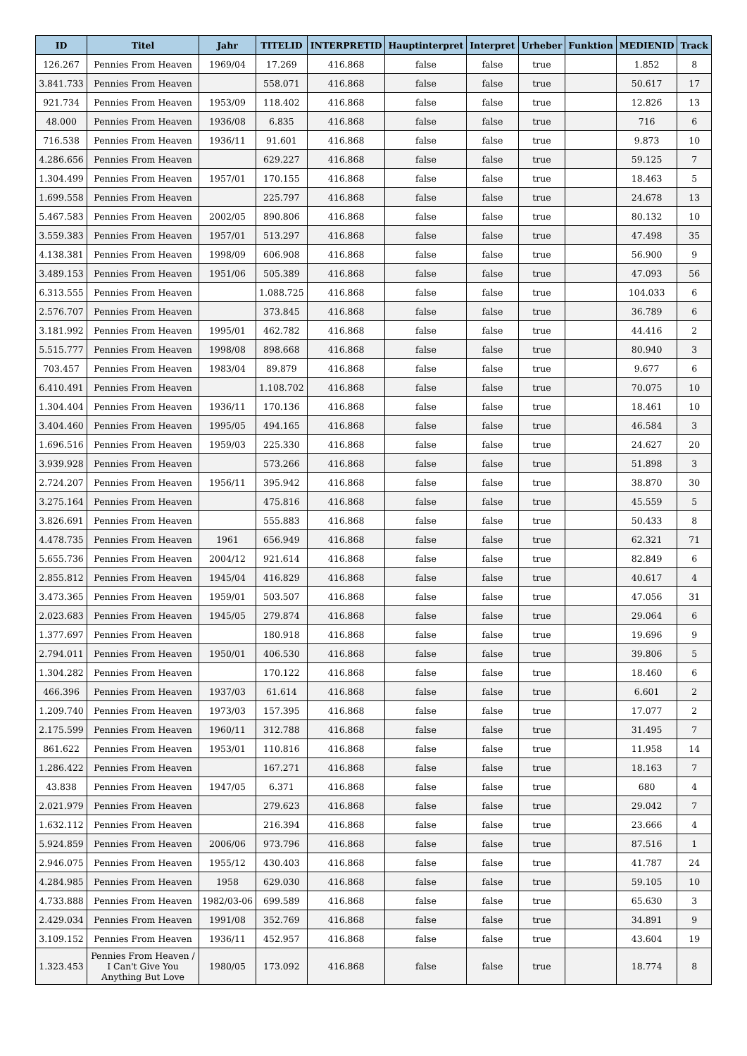| ID | Titel | Jahr | TITELID | INTERPRETID | Hauptinterpret | Interpret | Urheber | Funktion | MEDIENID | Track |
| --- | --- | --- | --- | --- | --- | --- | --- | --- | --- | --- |
| 126.267 | Pennies From Heaven | 1969/04 | 17.269 | 416.868 | false | false | true | | 1.852 | 8 |
| 3.841.733 | Pennies From Heaven | | 558.071 | 416.868 | false | false | true | | 50.617 | 17 |
| 921.734 | Pennies From Heaven | 1953/09 | 118.402 | 416.868 | false | false | true | | 12.826 | 13 |
| 48.000 | Pennies From Heaven | 1936/08 | 6.835 | 416.868 | false | false | true | | 716 | 6 |
| 716.538 | Pennies From Heaven | 1936/11 | 91.601 | 416.868 | false | false | true | | 9.873 | 10 |
| 4.286.656 | Pennies From Heaven | | 629.227 | 416.868 | false | false | true | | 59.125 | 7 |
| 1.304.499 | Pennies From Heaven | 1957/01 | 170.155 | 416.868 | false | false | true | | 18.463 | 5 |
| 1.699.558 | Pennies From Heaven | | 225.797 | 416.868 | false | false | true | | 24.678 | 13 |
| 5.467.583 | Pennies From Heaven | 2002/05 | 890.806 | 416.868 | false | false | true | | 80.132 | 10 |
| 3.559.383 | Pennies From Heaven | 1957/01 | 513.297 | 416.868 | false | false | true | | 47.498 | 35 |
| 4.138.381 | Pennies From Heaven | 1998/09 | 606.908 | 416.868 | false | false | true | | 56.900 | 9 |
| 3.489.153 | Pennies From Heaven | 1951/06 | 505.389 | 416.868 | false | false | true | | 47.093 | 56 |
| 6.313.555 | Pennies From Heaven | | 1.088.725 | 416.868 | false | false | true | | 104.033 | 6 |
| 2.576.707 | Pennies From Heaven | | 373.845 | 416.868 | false | false | true | | 36.789 | 6 |
| 3.181.992 | Pennies From Heaven | 1995/01 | 462.782 | 416.868 | false | false | true | | 44.416 | 2 |
| 5.515.777 | Pennies From Heaven | 1998/08 | 898.668 | 416.868 | false | false | true | | 80.940 | 3 |
| 703.457 | Pennies From Heaven | 1983/04 | 89.879 | 416.868 | false | false | true | | 9.677 | 6 |
| 6.410.491 | Pennies From Heaven | | 1.108.702 | 416.868 | false | false | true | | 70.075 | 10 |
| 1.304.404 | Pennies From Heaven | 1936/11 | 170.136 | 416.868 | false | false | true | | 18.461 | 10 |
| 3.404.460 | Pennies From Heaven | 1995/05 | 494.165 | 416.868 | false | false | true | | 46.584 | 3 |
| 1.696.516 | Pennies From Heaven | 1959/03 | 225.330 | 416.868 | false | false | true | | 24.627 | 20 |
| 3.939.928 | Pennies From Heaven | | 573.266 | 416.868 | false | false | true | | 51.898 | 3 |
| 2.724.207 | Pennies From Heaven | 1956/11 | 395.942 | 416.868 | false | false | true | | 38.870 | 30 |
| 3.275.164 | Pennies From Heaven | | 475.816 | 416.868 | false | false | true | | 45.559 | 5 |
| 3.826.691 | Pennies From Heaven | | 555.883 | 416.868 | false | false | true | | 50.433 | 8 |
| 4.478.735 | Pennies From Heaven | 1961 | 656.949 | 416.868 | false | false | true | | 62.321 | 71 |
| 5.655.736 | Pennies From Heaven | 2004/12 | 921.614 | 416.868 | false | false | true | | 82.849 | 6 |
| 2.855.812 | Pennies From Heaven | 1945/04 | 416.829 | 416.868 | false | false | true | | 40.617 | 4 |
| 3.473.365 | Pennies From Heaven | 1959/01 | 503.507 | 416.868 | false | false | true | | 47.056 | 31 |
| 2.023.683 | Pennies From Heaven | 1945/05 | 279.874 | 416.868 | false | false | true | | 29.064 | 6 |
| 1.377.697 | Pennies From Heaven | | 180.918 | 416.868 | false | false | true | | 19.696 | 9 |
| 2.794.011 | Pennies From Heaven | 1950/01 | 406.530 | 416.868 | false | false | true | | 39.806 | 5 |
| 1.304.282 | Pennies From Heaven | | 170.122 | 416.868 | false | false | true | | 18.460 | 6 |
| 466.396 | Pennies From Heaven | 1937/03 | 61.614 | 416.868 | false | false | true | | 6.601 | 2 |
| 1.209.740 | Pennies From Heaven | 1973/03 | 157.395 | 416.868 | false | false | true | | 17.077 | 2 |
| 2.175.599 | Pennies From Heaven | 1960/11 | 312.788 | 416.868 | false | false | true | | 31.495 | 7 |
| 861.622 | Pennies From Heaven | 1953/01 | 110.816 | 416.868 | false | false | true | | 11.958 | 14 |
| 1.286.422 | Pennies From Heaven | | 167.271 | 416.868 | false | false | true | | 18.163 | 7 |
| 43.838 | Pennies From Heaven | 1947/05 | 6.371 | 416.868 | false | false | true | | 680 | 4 |
| 2.021.979 | Pennies From Heaven | | 279.623 | 416.868 | false | false | true | | 29.042 | 7 |
| 1.632.112 | Pennies From Heaven | | 216.394 | 416.868 | false | false | true | | 23.666 | 4 |
| 5.924.859 | Pennies From Heaven | 2006/06 | 973.796 | 416.868 | false | false | true | | 87.516 | 1 |
| 2.946.075 | Pennies From Heaven | 1955/12 | 430.403 | 416.868 | false | false | true | | 41.787 | 24 |
| 4.284.985 | Pennies From Heaven | 1958 | 629.030 | 416.868 | false | false | true | | 59.105 | 10 |
| 4.733.888 | Pennies From Heaven | 1982/03-06 | 699.589 | 416.868 | false | false | true | | 65.630 | 3 |
| 2.429.034 | Pennies From Heaven | 1991/08 | 352.769 | 416.868 | false | false | true | | 34.891 | 9 |
| 3.109.152 | Pennies From Heaven | 1936/11 | 452.957 | 416.868 | false | false | true | | 43.604 | 19 |
| 1.323.453 | Pennies From Heaven / I Can't Give You Anything But Love | 1980/05 | 173.092 | 416.868 | false | false | true | | 18.774 | 8 |